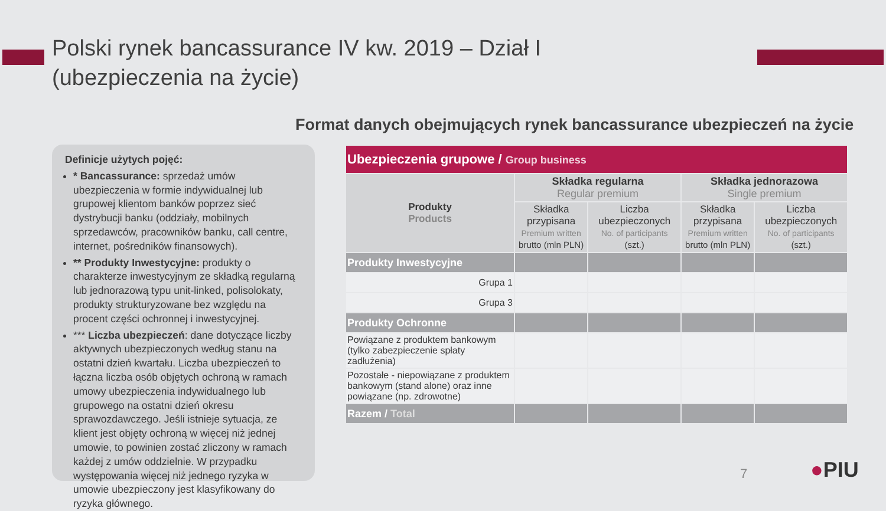Polski rynek bancassurance IV kw. 2019 – Dział I
(ubezpieczenia na życie)
Format danych obejmujących rynek bancassurance ubezpieczeń na życie
Definicje użytych pojęć:
* Bancassurance: sprzedaż umów ubezpieczenia w formie indywidualnej lub grupowej klientom banków poprzez sieć dystrybucji banku (oddziały, mobilnych sprzedawców, pracowników banku, call centre, internet, pośredników finansowych).
** Produkty Inwestycyjne: produkty o charakterze inwestycyjnym ze składką regularną lub jednorazową typu unit-linked, polisolokaty, produkty strukturyzowane bez względu na procent części ochronnej i inwestycyjnej.
*** Liczba ubezpieczeń: dane dotyczące liczby aktywnych ubezpieczonych według stanu na ostatni dzień kwartału. Liczba ubezpieczeń to łączna liczba osób objętych ochroną w ramach umowy ubezpieczenia indywidualnego lub grupowego na ostatni dzień okresu sprawozdawczego. Jeśli istnieje sytuacja, ze klient jest objęty ochroną w więcej niż jednej umowie, to powinien zostać zliczony w ramach każdej z umów oddzielnie. W przypadku występowania więcej niż jednego ryzyka w umowie ubezpieczony jest klasyfikowany do ryzyka głównego.
| Ubezpieczenia grupowe / Group business | | | | |
| Produkty Products | Składka regularna Regular premium | | Składka jednorazowa Single premium | |
| | Składka przypisana Premium written brutto (mln PLN) | Liczba ubezpieczonych No. of participants (szt.) | Składka przypisana Premium written brutto (mln PLN) | Liczba ubezpieczonych No. of participants (szt.) |
| Produkty Inwestycyjne | | | | |
| Grupa 1 | | | | |
| Grupa 3 | | | | |
| Produkty Ochronne | | | | |
| Powiązane z produktem bankowym (tylko zabezpieczenie spłaty zadłużenia) | | | | |
| Pozostałe - niepowiązane z produktem bankowym (stand alone) oraz inne powiązane (np. zdrowotne) | | | | |
| Razem / Total | | | | |
7 ●PIU